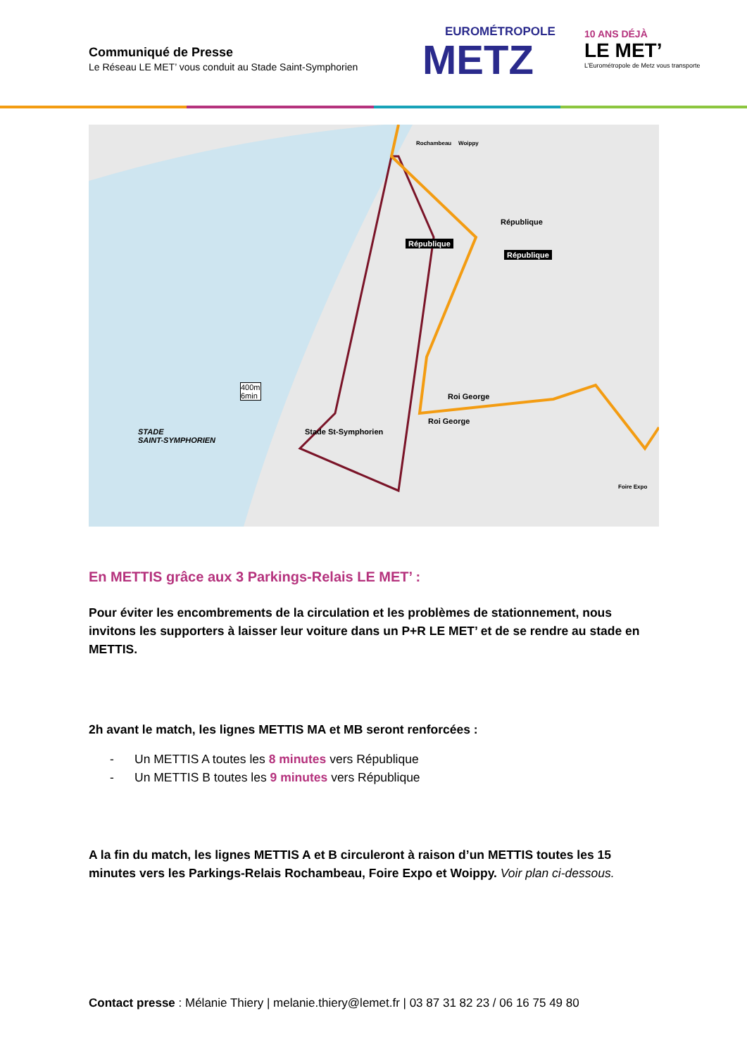Communiqué de Presse
Le Réseau LE MET’ vous conduit au Stade Saint-Symphorien
EUROMÉTROPOLE
METZ
10 ANS DÉJÀ
LE MET’
L’Eurométropole de Metz vous transporte
République
République
République
Roi George
Roi George
Stade St-Symphorien STADE
SAINT-SYMPHORIEN
400m
6min
Rochambeau Woippy
Foire Expo
En METTIS grâce aux 3 Parkings-Relais LE MET’ :
Pour éviter les encombrements de la circulation et les problèmes de stationnement, nous invitons les supporters à laisser leur voiture dans un P+R LE MET’ et de se rendre au stade en METTIS.
2h avant le match, les lignes METTIS MA et MB seront renforcées :
- Un METTIS A toutes les 8 minutes vers République
- Un METTIS B toutes les 9 minutes vers République
A la fin du match, les lignes METTIS A et B circuleront à raison d’un METTIS toutes les 15 minutes vers les Parkings-Relais Rochambeau, Foire Expo et Woippy. Voir plan ci-dessous.
Contact presse : Mélanie Thiery | melanie.thiery@lemet.fr | 03 87 31 82 23 / 06 16 75 49 80